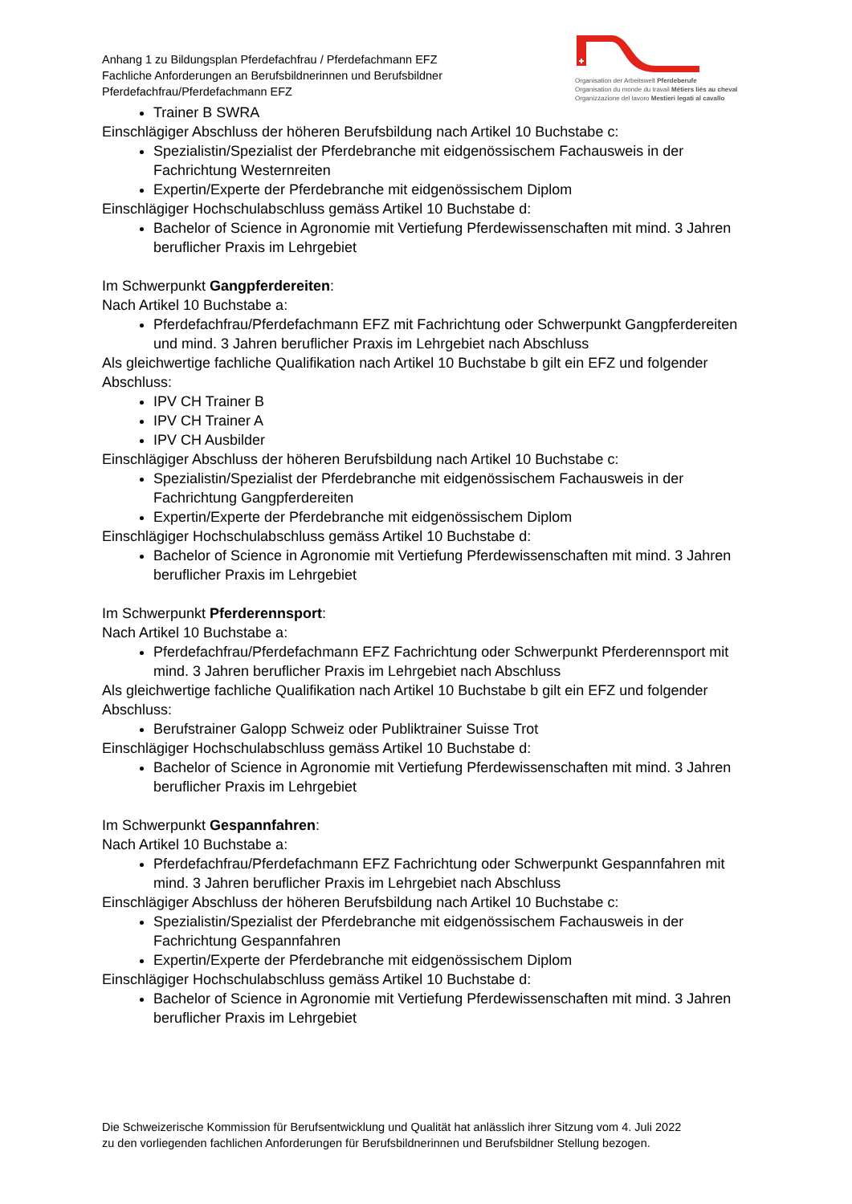Anhang 1 zu Bildungsplan Pferdefachfrau / Pferdefachmann EFZ
Fachliche Anforderungen an Berufsbildnerinnen und Berufsbildner
Pferdefachfrau/Pferdefachmann EFZ
Organisation der Arbeitswelt Pferdeberufe
Organisation du monde du travail Métiers liés au cheval
Organizzazione del lavoro Mestieri legati al cavallo
Trainer B SWRA
Einschlägiger Abschluss der höheren Berufsbildung nach Artikel 10 Buchstabe c:
Spezialistin/Spezialist der Pferdebranche mit eidgenössischem Fachausweis in der Fachrichtung Westernreiten
Expertin/Experte der Pferdebranche mit eidgenössischem Diplom
Einschlägiger Hochschulabschluss gemäss Artikel 10 Buchstabe d:
Bachelor of Science in Agronomie mit Vertiefung Pferdewissenschaften mit mind. 3 Jahren beruflicher Praxis im Lehrgebiet
Im Schwerpunkt Gangpferdereiten:
Nach Artikel 10 Buchstabe a:
Pferdefachfrau/Pferdefachmann EFZ mit Fachrichtung oder Schwerpunkt Gangpferdereiten und mind. 3 Jahren beruflicher Praxis im Lehrgebiet nach Abschluss
Als gleichwertige fachliche Qualifikation nach Artikel 10 Buchstabe b gilt ein EFZ und folgender Abschluss:
IPV CH Trainer B
IPV CH Trainer A
IPV CH Ausbilder
Einschlägiger Abschluss der höheren Berufsbildung nach Artikel 10 Buchstabe c:
Spezialistin/Spezialist der Pferdebranche mit eidgenössischem Fachausweis in der Fachrichtung Gangpferdereiten
Expertin/Experte der Pferdebranche mit eidgenössischem Diplom
Einschlägiger Hochschulabschluss gemäss Artikel 10 Buchstabe d:
Bachelor of Science in Agronomie mit Vertiefung Pferdewissenschaften mit mind. 3 Jahren beruflicher Praxis im Lehrgebiet
Im Schwerpunkt Pferderennsport:
Nach Artikel 10 Buchstabe a:
Pferdefachfrau/Pferdefachmann EFZ Fachrichtung oder Schwerpunkt Pferderennsport mit mind. 3 Jahren beruflicher Praxis im Lehrgebiet nach Abschluss
Als gleichwertige fachliche Qualifikation nach Artikel 10 Buchstabe b gilt ein EFZ und folgender Abschluss:
Berufstrainer Galopp Schweiz oder Publiktrainer Suisse Trot
Einschlägiger Hochschulabschluss gemäss Artikel 10 Buchstabe d:
Bachelor of Science in Agronomie mit Vertiefung Pferdewissenschaften mit mind. 3 Jahren beruflicher Praxis im Lehrgebiet
Im Schwerpunkt Gespannfahren:
Nach Artikel 10 Buchstabe a:
Pferdefachfrau/Pferdefachmann EFZ Fachrichtung oder Schwerpunkt Gespannfahren mit mind. 3 Jahren beruflicher Praxis im Lehrgebiet nach Abschluss
Einschlägiger Abschluss der höheren Berufsbildung nach Artikel 10 Buchstabe c:
Spezialistin/Spezialist der Pferdebranche mit eidgenössischem Fachausweis in der Fachrichtung Gespannfahren
Expertin/Experte der Pferdebranche mit eidgenössischem Diplom
Einschlägiger Hochschulabschluss gemäss Artikel 10 Buchstabe d:
Bachelor of Science in Agronomie mit Vertiefung Pferdewissenschaften mit mind. 3 Jahren beruflicher Praxis im Lehrgebiet
Die Schweizerische Kommission für Berufsentwicklung und Qualität hat anlässlich ihrer Sitzung vom 4. Juli 2022
zu den vorliegenden fachlichen Anforderungen für Berufsbildnerinnen und Berufsbildner Stellung bezogen.